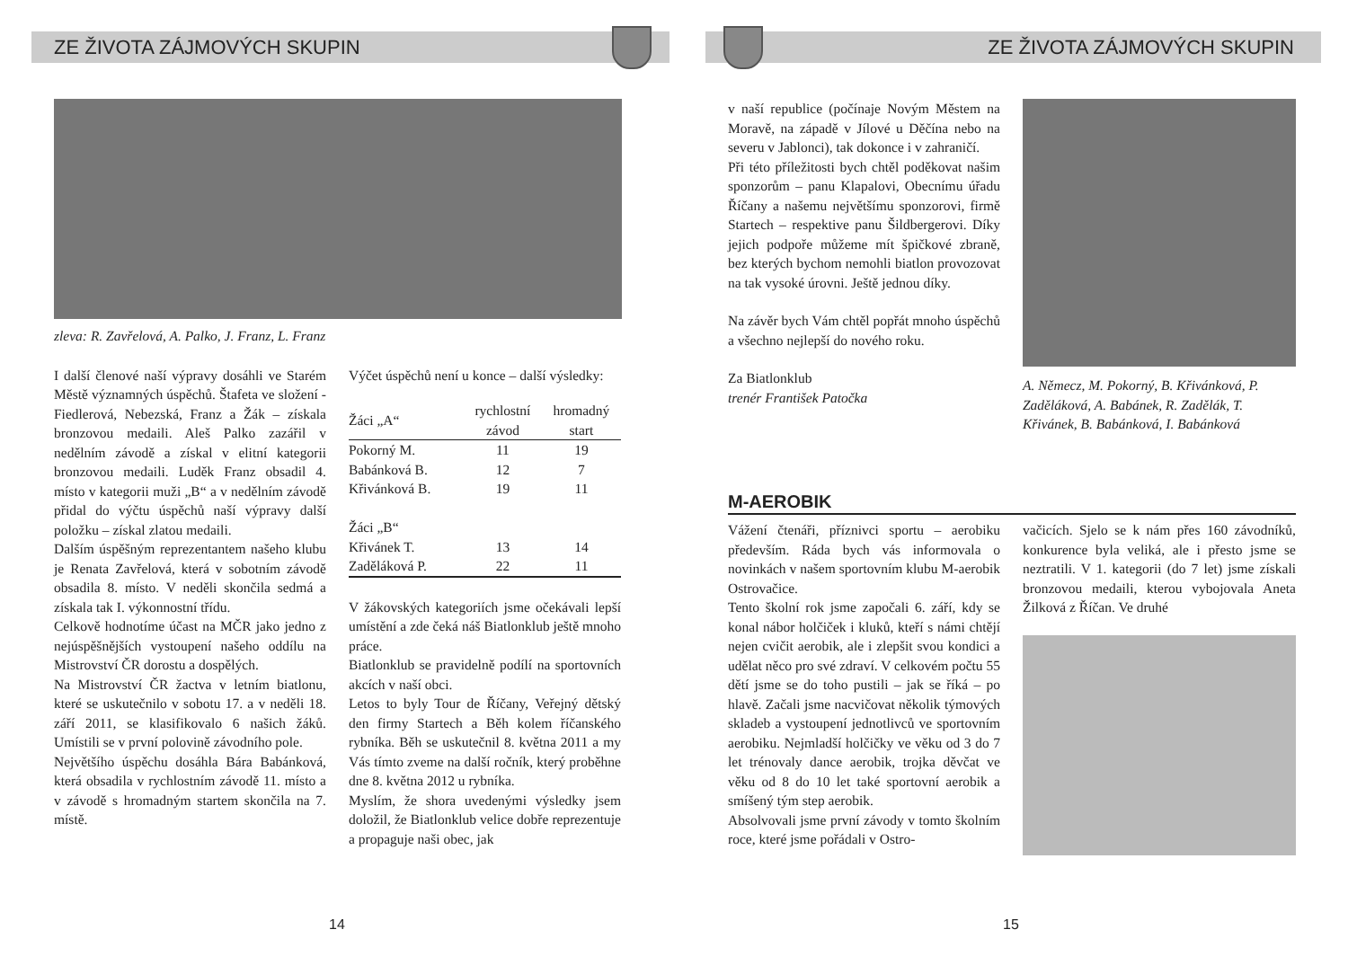ZE ŽIVOTA ZÁJMOVÝCH SKUPIN
zleva: R. Zavřelová, A. Palko, J. Franz, L. Franz
I další členové naší výpravy dosáhli ve Starém Městě významných úspěchů. Štafeta ve složení - Fiedlerová, Nebezská, Franz a Žák – získala bronzovou medaili. Aleš Palko zazářil v nedělním závodě a získal v elitní kategorii bronzovou medaili. Luděk Franz obsadil 4. místo v kategorii muži „B“ a v nedělním závodě přidal do výčtu úspěchů naší výpravy další položku – získal zlatou medaili.
Dalším úspěšným reprezentantem našeho klubu je Renata Zavřelová, která v sobotním závodě obsadila 8. místo. V neděli skončila sedmá a získala tak I. výkonnostní třídu.
Celkově hodnotíme účast na MČR jako jedno z nejúspěšnějších vystoupení našeho oddílu na Mistrovství ČR dorostu a dospělých.
Na Mistrovství ČR žactva v letním biatlonu, které se uskutečnilo v sobotu 17. a v neděli 18. září 2011, se klasifikovalo 6 našich žáků. Umístili se v první polovině závodního pole.
Největšího úspěchu dosáhla Bára Babánková, která obsadila v rychlostním závodě 11. místo a v závodě s hromadným startem skončila na 7. místě.
Výčet úspěchů není u konce – další výsledky:
| Žáci „A“ | rychlostní závod | hromadný start |
| --- | --- | --- |
| Pokorný M. | 11 | 19 |
| Babánková B. | 12 | 7 |
| Křivánková B. | 19 | 11 |
| Žáci „B“ | | |
| Křivánek T. | 13 | 14 |
| Zaděláková P. | 22 | 11 |
V žákovských kategoriích jsme očekávali lepší umístění a zde čeká náš Biatlonklub ještě mnoho práce.
Biatlonklub se pravidelně podílí na sportovních akcích v naší obci.
Letos to byly Tour de Říčany, Veřejný dětský den firmy Startech a Běh kolem říčanského rybníka. Běh se uskutečnil 8. května 2011 a my Vás tímto zveme na další ročník, který proběhne dne 8. května 2012 u rybníka.
Myslím, že shora uvedenými výsledky jsem doložil, že Biatlonklub velice dobře reprezentuje a propaguje naši obec, jak
14
ZE ŽIVOTA ZÁJMOVÝCH SKUPIN
v naší republice (počínaje Novým Městem na Moravě, na západě v Jílové u Děčína nebo na severu v Jablonci), tak dokonce i v zahraničí.
Při této příležitosti bych chtěl poděkovat našim sponzorům – panu Klapalovi, Obecnímu úřadu Říčany a našemu největšímu sponzorovi, firmě Startech – respektive panu Šildbergerovi. Díky jejich podpoře můžeme mít špičkové zbraně, bez kterých bychom nemohli biatlon provozovat na tak vysoké úrovni. Ještě jednou díky.
Na závěr bych Vám chtěl popřát mnoho úspěchů a všechno nejlepší do nového roku.
Za Biatlonklub
trenér František Patočka
A. Němecz, M. Pokorný, B. Křivánková, P. Zaděláková, A. Babánek, R. Zadělák, T. Křivánek, B. Babánková, I. Babánková
M-AEROBIK
Vážení čtenáři, příznivci sportu – aerobiku především. Ráda bych vás informovala o novinkách v našem sportovním klubu M-aerobik Ostrovačice.
Tento školní rok jsme započali 6. září, kdy se konal nábor holčiček i kluků, kteří s námi chtějí nejen cvičit aerobik, ale i zlepšit svou kondici a udělat něco pro své zdraví. V celkovém počtu 55 dětí jsme se do toho pustili – jak se říká – po hlavě. Začali jsme nacvičovat několik týmových skladeb a vystoupení jednotlivců ve sportovním aerobiku. Nejmladší holčičky ve věku od 3 do 7 let trénovaly dance aerobik, trojka děvčat ve věku od 8 do 10 let také sportovní aerobik a smíšený tým step aerobik.
Absolvovali jsme první závody v tomto školním roce, které jsme pořádali v Ostro-
vačicích. Sjelo se k nám přes 160 závodníků, konkurence byla veliká, ale i přesto jsme se neztratili. V 1. kategorii (do 7 let) jsme získali bronzovou medaili, kterou vybojovala Aneta Žilková z Říčan. Ve druhé
15